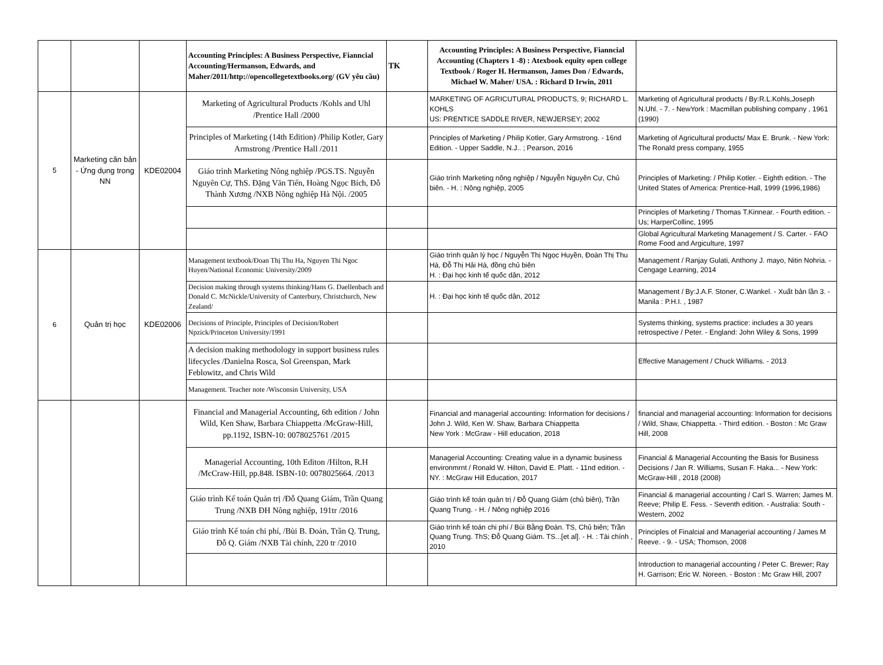| | | | Accounting Principles: A Business Perspective, Fianncial Accounting/Hermanson, Edwards, and Maher/2011/http://opencollegetextbooks.org/ (GV yêu cầu) | TK | Accounting Principles: A Business Perspective, Fianncial Accounting (Chapters 1 -8) : Atexbook equity open college Textbook / Roger H. Hermanson, James Don / Edwards, Michael W. Maher/ USA. : Richard D Irwin, 2011 | |
| 5 | Marketing căn bản - Ứng dụng trong NN | KDE02004 | Marketing of Agricultural Products /Kohls and Uhl /Prentice Hall /2000 | | MARKETING OF AGRICUTURAL PRODUCTS, 9; RICHARD L. KOHLS US: PRENTICE SADDLE RIVER, NEWJERSEY; 2002 | Marketing of Agricultural products / By:R.L.Kohls,Joseph N.Uhl. - 7. - NewYork : Macmillan publishing company , 1961 (1990) |
| | | | Principles of Marketing (14th Edition) /Philip Kotler, Gary Armstrong /Prentice Hall /2011 | | Principles of Marketing / Philip Kotler, Gary Armstrong. - 16nd Edition. - Upper Saddle, N.J.. ; Pearson, 2016 | Marketing of Agricultural products/ Max E. Brunk. - New York: The Ronald press company, 1955 |
| | | | Giáo trình Marketing Nông nghiệp /PGS.TS. Nguyễn Nguyên Cự, ThS. Đặng Văn Tiến, Hoàng Ngọc Bích, Đỗ Thành Xương /NXB Nông nghiệp Hà Nội. /2005 | | Giáo trình Marketing nông nghiệp / Nguyễn Nguyên Cự, Chủ biên. - H. : Nông nghiệp, 2005 | Principles of Marketing: / Philip Kotler. - Eighth edition. - The United States of America: Prentice-Hall, 1999 (1996,1986) |
| | | | | | | Principles of Marketing / Thomas T.Kinnear. - Fourth edition. - Us; HarperCollinc, 1995 |
| | | | | | | Global Agricultural Marketing Management / S. Carter. - FAO Rome Food and Argiculture, 1997 |
| 6 | Quản trị học | KDE02006 | Management textbook/Đoan Thị Thu Ha, Nguyen Thi Ngoc Huyen/National Economic University/2009 | | Giáo trình quản lý học / Nguyễn Thị Ngọc Huyền, Đoàn Thị Thu Hà, Đỗ Thị Hải Hà, đồng chủ biên H. : Đại học kinh tế quốc dân, 2012 | Management / Ranjay Gulati, Anthony J. mayo, Nitin Nohria. - Cengage Learning, 2014 |
| | | | Decision making through systems thinking/Hans G. Daellenbach and Donald C. McNickle/University of Canterbury, Christchurch, New Zealand/ | | H. : Đại học kinh tế quốc dân, 2012 | Management / By:J.A.F. Stoner, C.Wankel. - Xuất bản lần 3. - Manila : P.H.I. , 1987 |
| | | | Decisions of Principle, Principles of Decision/Robert Npzick/Princeton University/1991 | | | Systems thinking, systems practice: includes a 30 years retrospective / Peter. - England: John Wiley & Sons, 1999 |
| | | | A decision making methodology in support business rules lifecycles /Danielna Rosca, Sol Greenspan, Mark Feblowitz, and Chris Wild | | | Effective Management / Chuck Williams. - 2013 |
| | | | Management. Teacher note /Wisconsin University, USA | | | |
| | | | Financial and Managerial Accounting, 6th edition / John Wild, Ken Shaw, Barbara Chiappetta /McGraw-Hill, pp.1192, ISBN-10: 0078025761 /2015 | | Financial and managerial accounting: Information for decisions / John J. Wild, Ken W. Shaw, Barbara Chiappetta New York : McGraw - Hill education, 2018 | financial and managerial accounting: Information for decisions / Wild, Shaw, Chiappetta. - Third edition. - Boston : Mc Graw Hill, 2008 |
| | | | Managerial Accounting, 10th Editon /Hilton, R.H /McCraw-Hill, pp.848. ISBN-10: 0078025664. /2013 | | Managerial Accounting: Creating value in a dynamic business environmrnt / Ronald W. Hilton, David E. Platt. - 11nd edition. - NY. : McGraw Hill Education, 2017 | Financial & Managerial Accounting the Basis for Business Decisions / Jan R. Williams, Susan F. Haka... - New York: McGraw-Hill , 2018 (2008) |
| | | | Giáo trình Kế toán Quản trị /Đỗ Quang Giám, Trần Quang Trung /NXB ĐH Nông nghiệp, 191tr /2016 | | Giáo trình kế toán quản trị / Đỗ Quang Giám (chủ biên), Trần Quang Trung. - H. / Nông nghiệp 2016 | Financial & managerial accounting / Carl S. Warren; James M. Reeve; Philip E. Fess. - Seventh edition. - Australia: South - Western, 2002 |
| | | | Giáo trình Kế toán chi phí, /Bùi B. Đoàn, Trần Q. Trung, Đỗ Q. Giám /NXB Tài chính, 220 tr /2010 | | Giáo trình kế toán chi phí / Bùi Bằng Đoàn. TS, Chủ biên; Trần Quang Trung. ThS; Đỗ Quang Giám. TS...[et al]. - H. : Tài chính , 2010 | Principles of Finalcial and Managerial accounting / James M Reeve. - 9. - USA; Thomson, 2008 |
| | | | | | | Introduction to managerial accounting / Peter C. Brewer; Ray H. Garrison; Eric W. Noreen. - Boston : Mc Graw Hill, 2007 |